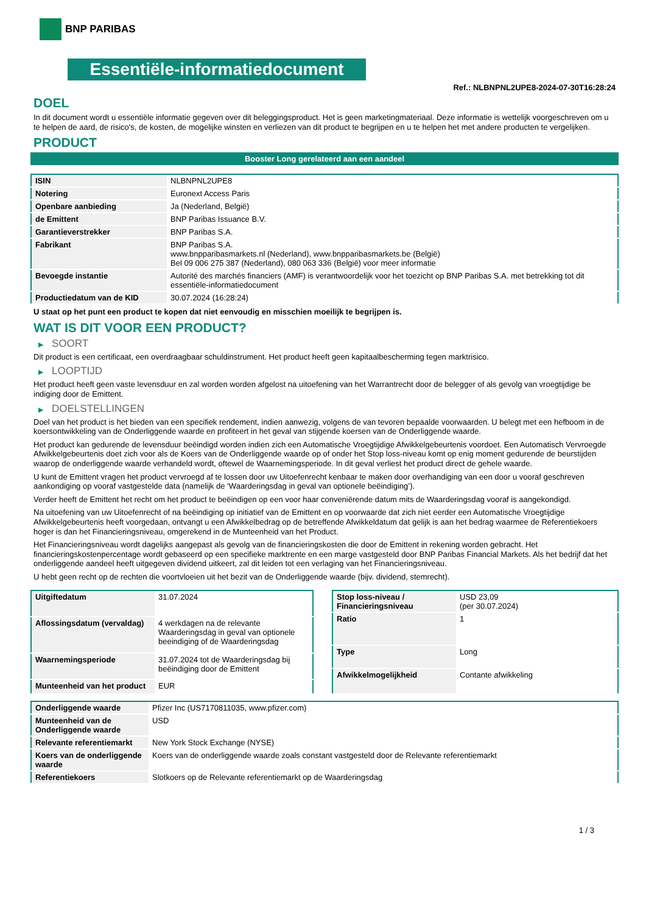BNP PARIBAS
Essentiële-informatiedocument
Ref.: NLBNPNL2UPE8-2024-07-30T16:28:24
DOEL
In dit document wordt u essentiële informatie gegeven over dit beleggingsproduct. Het is geen marketingmateriaal. Deze informatie is wettelijk voorgeschreven om u te helpen de aard, de risico's, de kosten, de mogelijke winsten en verliezen van dit product te begrijpen en u te helpen het met andere producten te vergelijken.
PRODUCT
Booster Long gerelateerd aan een aandeel
| ISIN | NLBNPNL2UPE8 |
| Notering | Euronext Access Paris |
| Openbare aanbieding | Ja (Nederland, België) |
| de Emittent | BNP Paribas Issuance B.V. |
| Garantieverstrekker | BNP Paribas S.A. |
| Fabrikant | BNP Paribas S.A. www.bnpparibasmarkets.nl (Nederland), www.bnpparibasmarkets.be (België) Bel 09 006 275 387 (Nederland), 080 063 336 (België) voor meer informatie |
| Bevoegde instantie | Autorité des marchés financiers (AMF) is verantwoordelijk voor het toezicht op BNP Paribas S.A. met betrekking tot dit essentiële-informatiedocument |
| Productiedatum van de KID | 30.07.2024 (16:28:24) |
U staat op het punt een product te kopen dat niet eenvoudig en misschien moeilijk te begrijpen is.
WAT IS DIT VOOR EEN PRODUCT?
▶ SOORT
Dit product is een certificaat, een overdraagbaar schuldinstrument. Het product heeft geen kapitaalbescherming tegen marktrisico.
▶ LOOPTIJD
Het product heeft geen vaste levensduur en zal worden worden afgelost na uitoefening van het Warrantrecht door de belegger of als gevolg van vroegtijdige be indiging door de Emittent.
▶ DOELSTELLINGEN
Doel van het product is het bieden van een specifiek rendement, indien aanwezig, volgens de van tevoren bepaalde voorwaarden. U belegt met een hefboom in de koersontwikkeling van de Onderliggende waarde en profiteert in het geval van stijgende koersen van de Onderliggende waarde.
Het product kan gedurende de levensduur beëindigd worden indien zich een Automatische Vroegtijdige Afwikkelgebeurtenis voordoet. Een Automatisch Vervroegde Afwikkelgebeurtenis doet zich voor als de Koers van de Onderliggende waarde op of onder het Stop loss-niveau komt op enig moment gedurende de beurstijden waarop de onderliggende waarde verhandeld wordt, oftewel de Waarnemingsperiode. In dit geval verliest het product direct de gehele waarde.
U kunt de Emittent vragen het product vervroegd af te lossen door uw Uitoefenrecht kenbaar te maken door overhandiging van een door u vooraf geschreven aankondiging op vooraf vastgestelde data (namelijk de ‘Waarderingsdag in geval van optionele beëindiging’).
Verder heeft de Emittent het recht om het product te beëindigen op een voor haar conveniërende datum mits de Waarderingsdag vooraf is aangekondigd.
Na uitoefening van uw Uitoefenrecht of na beëindiging op initiatief van de Emittent en op voorwaarde dat zich niet eerder een Automatische Vroegtijdige Afwikkelgebeurtenis heeft voorgedaan, ontvangt u een Afwikkelbedrag op de betreffende Afwikkeldatum dat gelijk is aan het bedrag waarmee de Referentiekoers hoger is dan het Financieringsniveau, omgerekend in de Munteenheid van het Product.
Het Financieringsniveau wordt dagelijks aangepast als gevolg van de financieringskosten die door de Emittent in rekening worden gebracht. Het financieringskostenpercentage wordt gebaseerd op een specifieke marktrente en een marge vastgesteld door BNP Paribas Financial Markets. Als het bedrijf dat het onderliggende aandeel heeft uitgegeven dividend uitkeert, zal dit leiden tot een verlaging van het Financieringsniveau.
U hebt geen recht op de rechten die voortvloeien uit het bezit van de Onderliggende waarde (bijv. dividend, stemrecht).
| Uitgiftedatum | 31.07.2024 |
| Aflossingsdatum (vervaldag) | 4 werkdagen na de relevante Waarderingsdag in geval van optionele beeindiging of de Waarderingsdag |
| Waarnemingsperiode | 31.07.2024 tot de Waarderingsdag bij beëindiging door de Emittent |
| Munteenheid van het product | EUR |
| Stop loss-niveau / Financieringsniveau | USD 23,09 (per 30.07.2024) |
| Ratio | 1 |
| Type | Long |
| Afwikkelmogelijkheid | Contante afwikkeling |
| Onderliggende waarde | Pfizer Inc (US7170811035, www.pfizer.com) |
| Munteenheid van de Onderliggende waarde | USD |
| Relevante referentiemarkt | New York Stock Exchange (NYSE) |
| Koers van de onderliggende waarde | Koers van de onderliggende waarde zoals constant vastgesteld door de Relevante referentiemarkt |
| Referentiekoers | Slotkoers op de Relevante referentiemarkt op de Waarderingsdag |
1 / 3